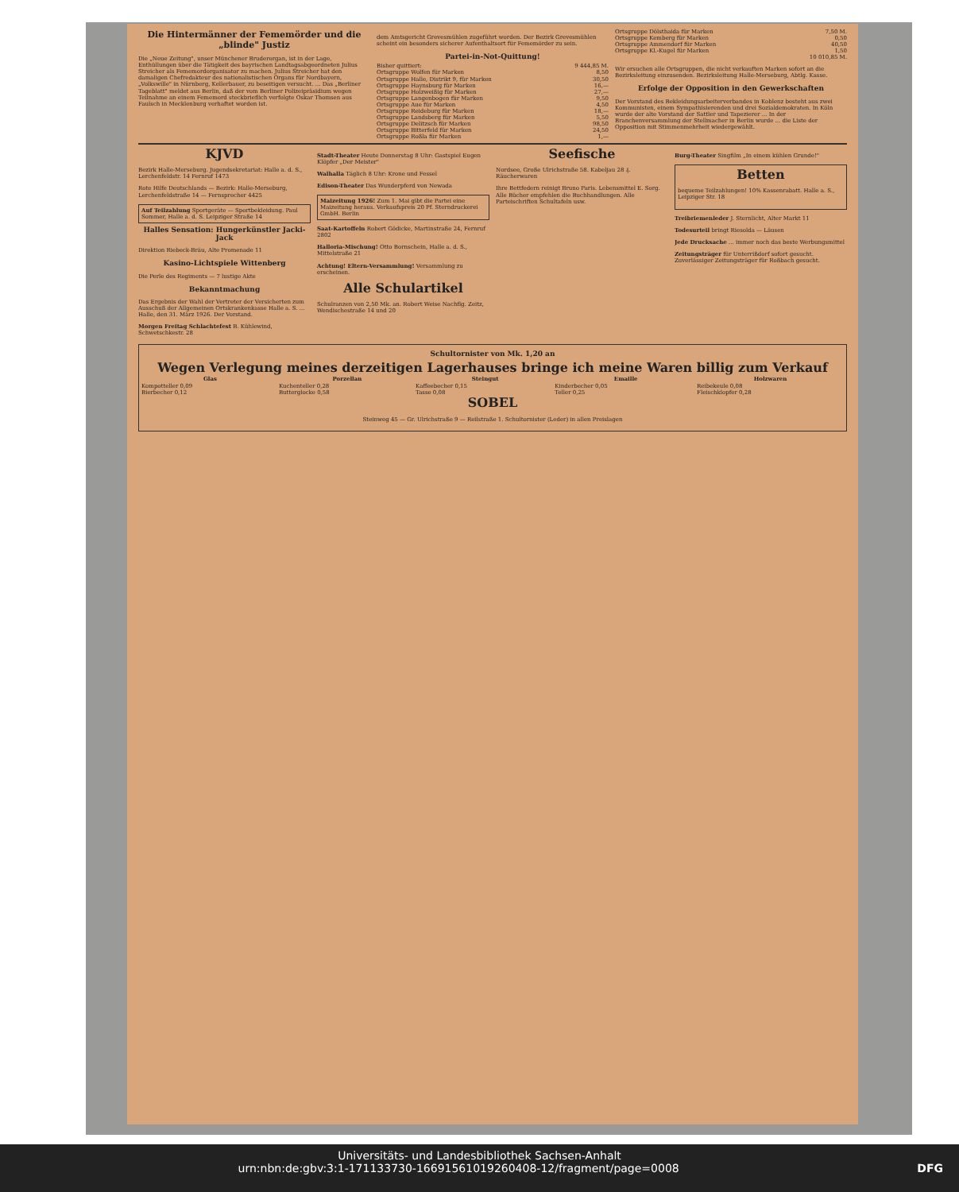Die Hintermänner der Fememörder und die „blinde" Justiz
Die „Neue Zeitung", unser Münchener Bruderorgan, ist in der Lage, Enthüllungen über die Tätigkeit des bayrischen Landtagsabgeordneten Julius Streicher als Fememordorganisator zu machen. Julius Streicher hat den damaligen Chefredakteur des nationalistischen Organs für Nordbayern, „Volkswille" in Nürnberg, Kellerbauer, zu beseitigen versucht. ... Das „Berliner Tageblatt" meldet aus Berlin, daß der vom Berliner Polizeipräsidium wegen Teilnahme an einem Fememord steckbrieflich verfolgte Oskar Thomsen aus Faulsch in Mecklenburg verhaftet worden ist.
dem Amtsgericht Grevesmühlen zugeführt worden. Der Bezirk Grevesmühlen scheint ein besonders sicherer Aufenthaltsort für Fememörder zu sein.
Partei-in-Not-Quittung!
| Bisher quittiert: | 9 444,85 M. |
| Ortsgruppe Wolfen für Marken | 8,50 |
| Ortsgruppe Halle, Distrikt 9, für Marken | 30,50 |
| Ortsgruppe Haynsburg für Marken | 16,— |
| Ortsgruppe Holzweißig für Marken | 27,— |
| Ortsgruppe Langenbogen für Marken | 9,50 |
| Ortsgruppe Aue für Marken | 4,50 |
| Ortsgruppe Reideburg für Marken | 18,— |
| Ortsgruppe Landsberg für Marken | 5,50 |
| Ortsgruppe Delitzsch für Marken | 98,50 |
| Ortsgruppe Bitterfeld für Marken | 24,50 |
| Ortsgruppe Roßla für Marken | 1,— |
| Ortsgruppe Dölsthaida für Marken | 7,50 M. |
| Ortsgruppe Kemberg für Marken | 0,50 |
| Ortsgruppe Ammendorf für Marken | 40,50 |
| Ortsgruppe Kl.-Kugel für Marken | 1,50 |
| | 10 010,85 M. |
Wir ersuchen alle Ortsgruppen, die nicht verkauften Marken sofort an die Bezirksleitung einzusenden. Bezirksleitung Halle-Merseburg, Abtlg. Kasse.
Erfolge der Opposition in den Gewerkschaften
Der Vorstand des Bekleidungsarbeiterverbandes in Koblenz besteht aus zwei Kommunisten, einem Sympathisierenden und drei Sozialdemokraten. In Köln wurde der alte Vorstand der Sattler und Tapezierer ... In der Branchenversammlung der Stellmacher in Berlin wurde ... die Liste der Opposition mit Stimmenmehrheit wiedergewählt.
KJVD
Bezirk Halle-Merseburg. Jugendsekretariat: Halle a. d. S., Lerchenfeldstr. 14 Fernruf 1473
Rote Hilfe Deutschlands — Bezirk: Halle-Merseburg, Lerchenfeldstraße 14 — Fernsprecher 4425
Auf Teilzahlung Sportgeräte — Sportbekleidung. Paul Sommer, Halle a. d. S. Leipziger Straße 14
Halles Sensation: Hungerkünstler Jacki-Jack
Direktion Riebeck-Bräu, Alte Promenade 11
Kasino-Lichtspiele Wittenberg
Die Perle des Regiments — 7 lustige Akte
Bekanntmachung
Das Ergebnis der Wahl der Vertreter der Versicherten zum Ausschuß der Allgemeinen Ortskrankenkasse Halle a. S. ... Halle, den 31. März 1926. Der Vorstand.
Morgen Freitag Schlachtefest B. Kühlewind, Schwetschkestr. 28
Stadt-Theater Heute Donnerstag 8 Uhr: Gastspiel Eugen Klöpfer „Der Meister"
Walhalla Täglich 8 Uhr: Krone und Fessel
Edison-Theater Das Wunderpferd von Newada
Maizeitung 1926! Zum 1. Mai gibt die Partei eine Maizeitung heraus. Verkaufspreis 20 Pf. Sterndruckerei GmbH. Berlin
Saat-Kartoffeln Robert Gödicke, Martinstraße 24, Fernruf 2802
Halloria-Mischung! Otto Bornschein, Halle a. d. S., Mittelstraße 21
Achtung! Eltern-Versammlung! Versammlung zu erscheinen.
Alle Schulartikel
Schulranzen von 2,50 Mk. an. Robert Weise Nachflg. Zeitz, Wendischestraße 14 und 20
Seefische
Nordsee, Große Ulrichstraße 58. Kabeljau 28 ₰. Räucherwaren
Ihre Bettfedern reinigt Bruno Paris. Lebensmittel E. Sorg. Alle Bücher empfehlen die Buchhandlungen. Alle Parteischriften Schultafeln usw.
Burg-Theater Singfilm „In einem kühlen Grunde!"
Betten
bequeme Teilzahlungen! 10% Kassenrabatt. Halle a. S., Leipziger Str. 18
Treibriemenleder J. Sternlicht, Alter Markt 11
Todesurteil bringt Riesolda — Läusen
Jede Drucksache ... immer noch das beste Werbungsmittel
Zeitungsträger für Unterrißdorf sofort gesucht. Zuverlässiger Zeitungsträger für Roßbach gesucht.
Schultornister von Mk. 1,20 an
Wegen Verlegung meines derzeitigen Lagerhauses bringe ich meine Waren billig zum Verkauf
| Glas | Porzellan | Steingut | Emaille | Holzwaren |
| --- | --- | --- | --- | --- |
| Kompotteller 0,09 | Kuchenteller 0,28 | Kaffeebecher 0,15 | Kinderbecher 0,05 | Reibekeule 0,08 |
| Bierbecher 0,12 | Butterglocke 0,58 | Tasse 0,08 | Teller 0,25 | Fleischklopfer 0,28 |
SOBEL
Steinweg 45 — Gr. Ulrichstraße 9 — Reilstraße 1. Schultornister (Leder) in allen Preislagen
Universitäts- und Landesbibliothek Sachsen-Anhalt
urn:nbn:de:gbv:3:1-171133730-16691561019260408-12/fragment/page=0008 DFG